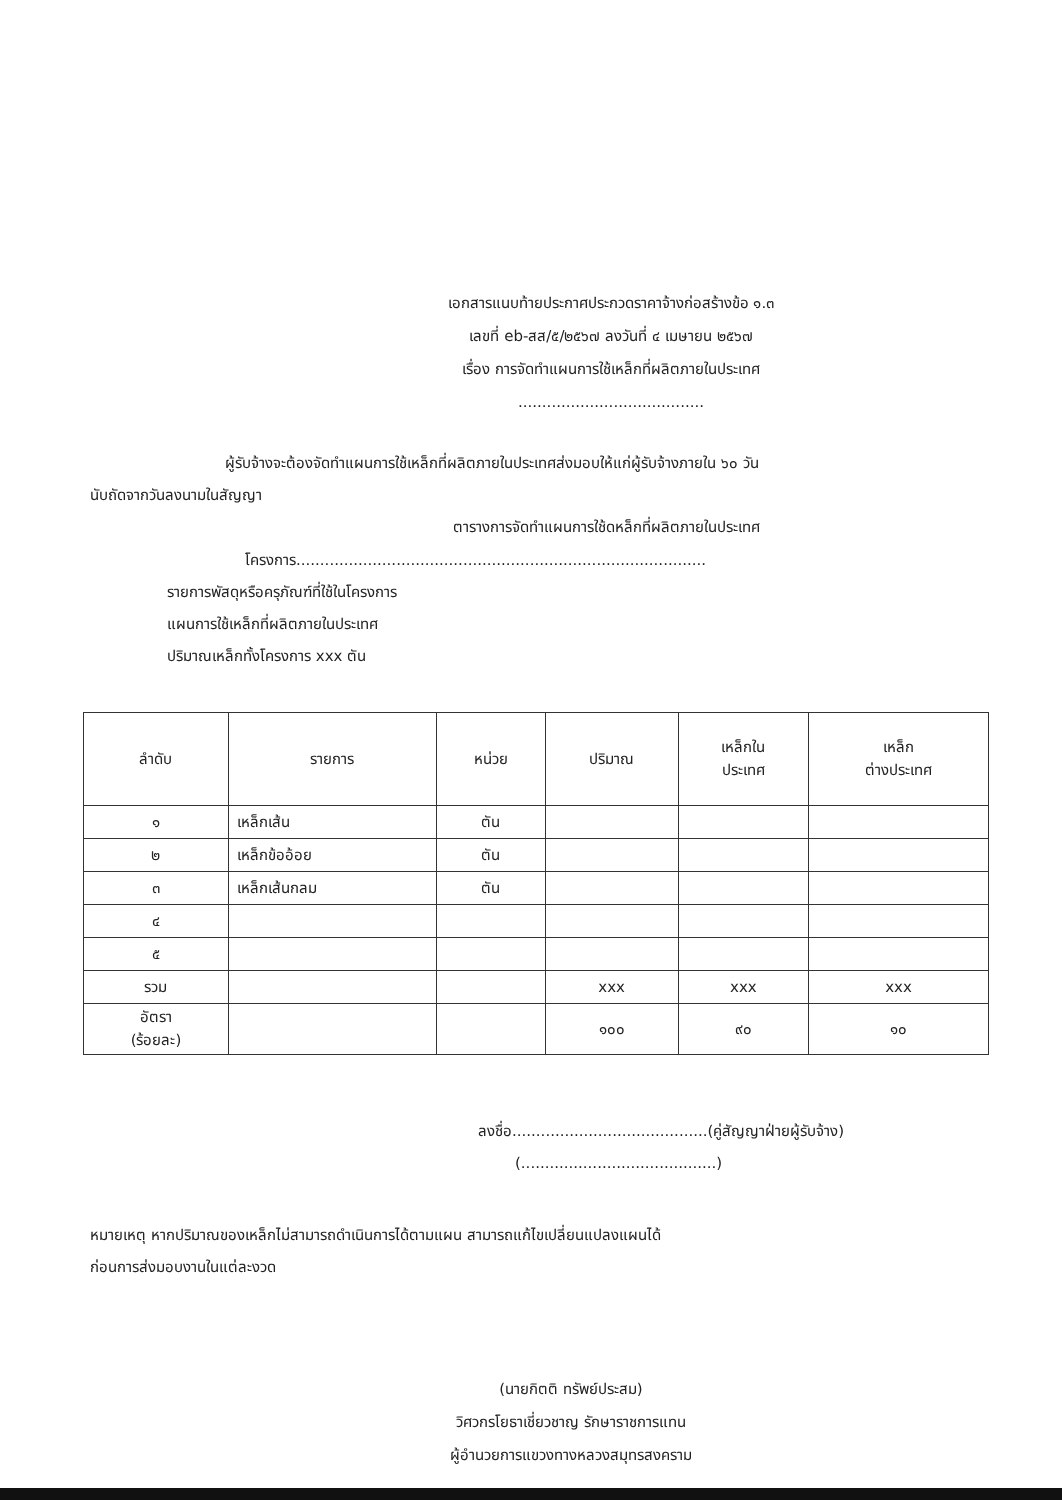เอกสารแนบท้ายประกาศประกวดราคาจ้างก่อสร้างข้อ ๑.๓
เลขที่ eb-สส/๕/๒๕๖๗ ลงวันที่ ๔ เมษายน ๒๕๖๗
เรื่อง การจัดทำแผนการใช้เหล็กที่ผลิตภายในประเทศ
.......................................
ผู้รับจ้างจะต้องจัดทำแผนการใช้เหล็กที่ผลิตภายในประเทศส่งมอบให้แก่ผู้รับจ้างภายใน ๖๐ วัน
นับถัดจากวันลงนามในสัญญา
ตารางการจัดทำแผนการใช้ดหล็กที่ผลิตภายในประเทศ
โครงการ......................................................................................
รายการพัสดุหรือครุภัณฑ์ที่ใช้ในโครงการ
แผนการใช้เหล็กที่ผลิตภายในประเทศ
ปริมาณเหล็กทั้งโครงการ xxx ตัน
| ลำดับ | รายการ | หน่วย | ปริมาณ | เหล็กใน ประเทศ | เหล็ก ต่างประเทศ |
| --- | --- | --- | --- | --- | --- |
| ๑ | เหล็กเส้น | ตัน | | | |
| ๒ | เหล็กข้ออ้อย | ตัน | | | |
| ๓ | เหล็กเส้นกลม | ตัน | | | |
| ๔ | | | | | |
| ๕ | | | | | |
| รวม | | | xxx | xxx | xxx |
| อัตรา (ร้อยละ) | | | ๑๐๐ | ๙๐ | ๑๐ |
ลงชื่อ.........................................(คู่สัญญาฝ่ายผู้รับจ้าง)
(.........................................)
หมายเหตุ หากปริมาณของเหล็กไม่สามารถดำเนินการได้ตามแผน สามารถแก้ไขเปลี่ยนแปลงแผนได้
ก่อนการส่งมอบงานในแต่ละงวด
(นายกิตติ ทรัพย์ประสม)
วิศวกรโยธาเชี่ยวชาญ รักษาราชการแทน
ผู้อำนวยการแขวงทางหลวงสมุทรสงคราม